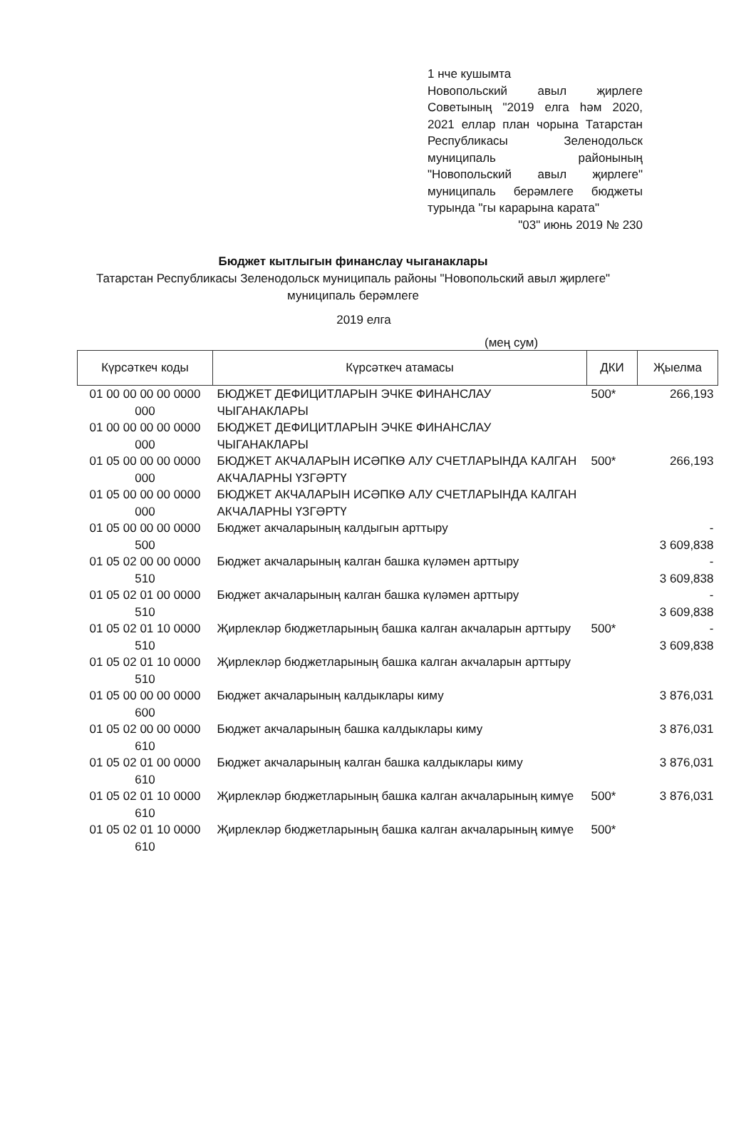1 нче кушымта
Новопольский авыл җирлеге Советының "2019 елга һәм 2020, 2021 еллар план чорына Татарстан Республикасы Зеленодольск муниципаль районының "Новопольский авыл җирлеге" муниципаль берәмлеге бюджеты турында "гы карарына карата"
"03" июнь 2019 № 230
Бюджет кытлыгын финанслау чыганаклары
Татарстан Республикасы Зеленодольск муниципаль районы "Новопольский авыл җирлеге" муниципаль берәмлеге
2019 елга
(мең сум)
| Күрсәткеч коды | Күрсәткеч атамасы | ДКИ | Җыелма |
| --- | --- | --- | --- |
| 01 00 00 00 00 0000 000 | БЮДЖЕТ ДЕФИЦИТЛАРЫН ЭЧКЕ ФИНАНСЛАУ ЧЫГАНАКЛАРЫ | 500* | 266,193 |
| 01 00 00 00 00 0000 000 | БЮДЖЕТ ДЕФИЦИТЛАРЫН ЭЧКЕ ФИНАНСЛАУ ЧЫГАНАКЛАРЫ | | |
| 01 05 00 00 00 0000 000 | БЮДЖЕТ АКЧАЛАРЫН ИСӘПКӨ АЛУ СЧЕТЛАРЫНДА КАЛГАН АКЧАЛАРНЫ ҮЗГӘРТҮ | 500* | 266,193 |
| 01 05 00 00 00 0000 000 | БЮДЖЕТ АКЧАЛАРЫН ИСӘПКӨ АЛУ СЧЕТЛАРЫНДА КАЛГАН АКЧАЛАРНЫ ҮЗГӘРТҮ | | |
| 01 05 00 00 00 0000 500 | Бюджет акчаларының калдыгын арттыру | | - 3 609,838 |
| 01 05 02 00 00 0000 510 | Бюджет акчаларының калган башка күләмен арттыру | | - 3 609,838 |
| 01 05 02 01 00 0000 510 | Бюджет акчаларының калган башка күләмен арттыру | | - 3 609,838 |
| 01 05 02 01 10 0000 510 | Җирлекләр бюджетларының башка калган акчаларын арттыру | 500* | - 3 609,838 |
| 01 05 02 01 10 0000 510 | Җирлекләр бюджетларының башка калган акчаларын арттыру | | |
| 01 05 00 00 00 0000 600 | Бюджет акчаларының калдыклары киму | | 3 876,031 |
| 01 05 02 00 00 0000 610 | Бюджет акчаларының башка калдыклары киму | | 3 876,031 |
| 01 05 02 01 00 0000 610 | Бюджет акчаларының калган башка калдыклары киму | | 3 876,031 |
| 01 05 02 01 10 0000 610 | Җирлекләр бюджетларының башка калган акчаларының кимүе | 500* | 3 876,031 |
| 01 05 02 01 10 0000 610 | Җирлекләр бюджетларының башка калган акчаларының кимүе | 500* | |